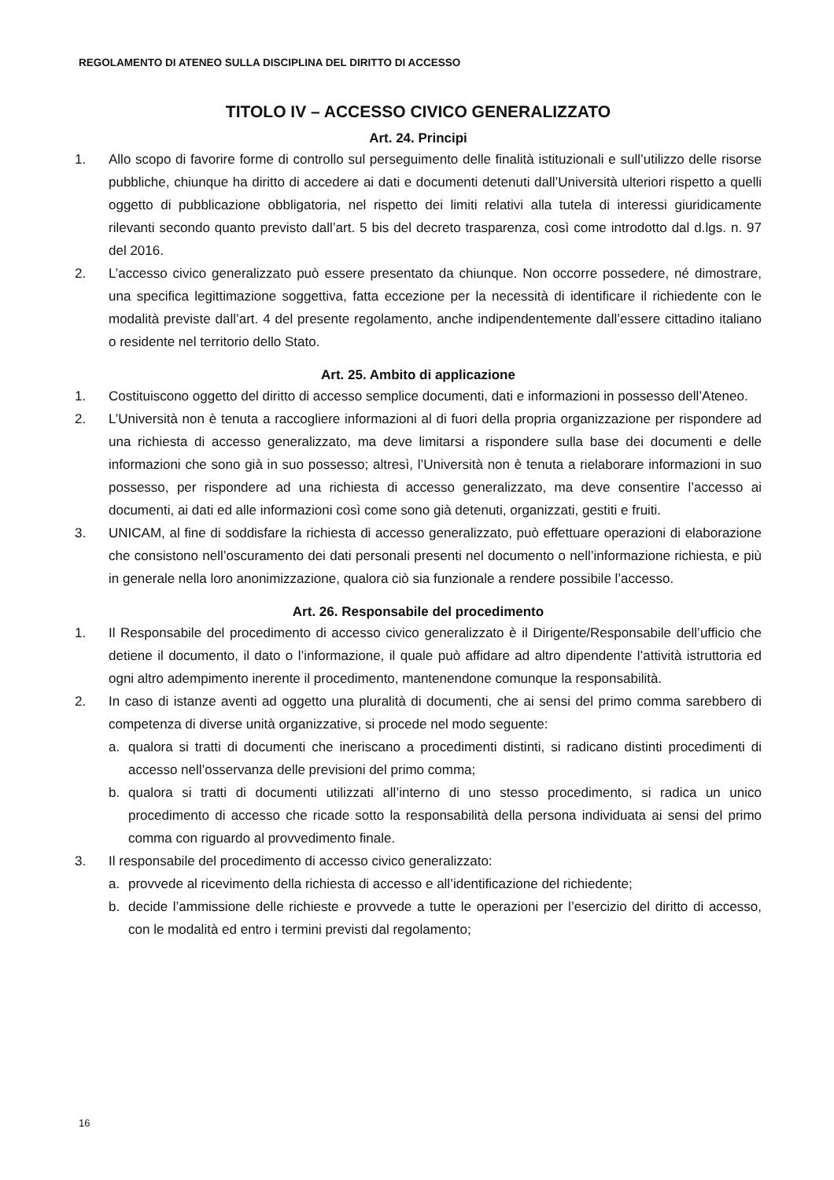REGOLAMENTO DI ATENEO SULLA DISCIPLINA DEL DIRITTO DI ACCESSO
TITOLO IV – ACCESSO CIVICO GENERALIZZATO
Art. 24. Principi
1. Allo scopo di favorire forme di controllo sul perseguimento delle finalità istituzionali e sull’utilizzo delle risorse pubbliche, chiunque ha diritto di accedere ai dati e documenti detenuti dall’Università ulteriori rispetto a quelli oggetto di pubblicazione obbligatoria, nel rispetto dei limiti relativi alla tutela di interessi giuridicamente rilevanti secondo quanto previsto dall’art. 5 bis del decreto trasparenza, così come introdotto dal d.lgs. n. 97 del 2016.
2. L’accesso civico generalizzato può essere presentato da chiunque. Non occorre possedere, né dimostrare, una specifica legittimazione soggettiva, fatta eccezione per la necessità di identificare il richiedente con le modalità previste dall’art. 4 del presente regolamento, anche indipendentemente dall’essere cittadino italiano o residente nel territorio dello Stato.
Art. 25. Ambito di applicazione
1. Costituiscono oggetto del diritto di accesso semplice documenti, dati e informazioni in possesso dell’Ateneo.
2. L’Università non è tenuta a raccogliere informazioni al di fuori della propria organizzazione per rispondere ad una richiesta di accesso generalizzato, ma deve limitarsi a rispondere sulla base dei documenti e delle informazioni che sono già in suo possesso; altresì, l’Università non è tenuta a rielaborare informazioni in suo possesso, per rispondere ad una richiesta di accesso generalizzato, ma deve consentire l’accesso ai documenti, ai dati ed alle informazioni così come sono già detenuti, organizzati, gestiti e fruiti.
3. UNICAM, al fine di soddisfare la richiesta di accesso generalizzato, può effettuare operazioni di elaborazione che consistono nell’oscuramento dei dati personali presenti nel documento o nell’informazione richiesta, e più in generale nella loro anonimizzazione, qualora ciò sia funzionale a rendere possibile l’accesso.
Art. 26. Responsabile del procedimento
1. Il Responsabile del procedimento di accesso civico generalizzato è il Dirigente/Responsabile dell’ufficio che detiene il documento, il dato o l’informazione, il quale può affidare ad altro dipendente l’attività istruttoria ed ogni altro adempimento inerente il procedimento, mantenendone comunque la responsabilità.
2. In caso di istanze aventi ad oggetto una pluralità di documenti, che ai sensi del primo comma sarebbero di competenza di diverse unità organizzative, si procede nel modo seguente:
a. qualora si tratti di documenti che ineriscano a procedimenti distinti, si radicano distinti procedimenti di accesso nell’osservanza delle previsioni del primo comma;
b. qualora si tratti di documenti utilizzati all’interno di uno stesso procedimento, si radica un unico procedimento di accesso che ricade sotto la responsabilità della persona individuata ai sensi del primo comma con riguardo al provvedimento finale.
3. Il responsabile del procedimento di accesso civico generalizzato:
a. provvede al ricevimento della richiesta di accesso e all’identificazione del richiedente;
b. decide l’ammissione delle richieste e provvede a tutte le operazioni per l’esercizio del diritto di accesso, con le modalità ed entro i termini previsti dal regolamento;
16